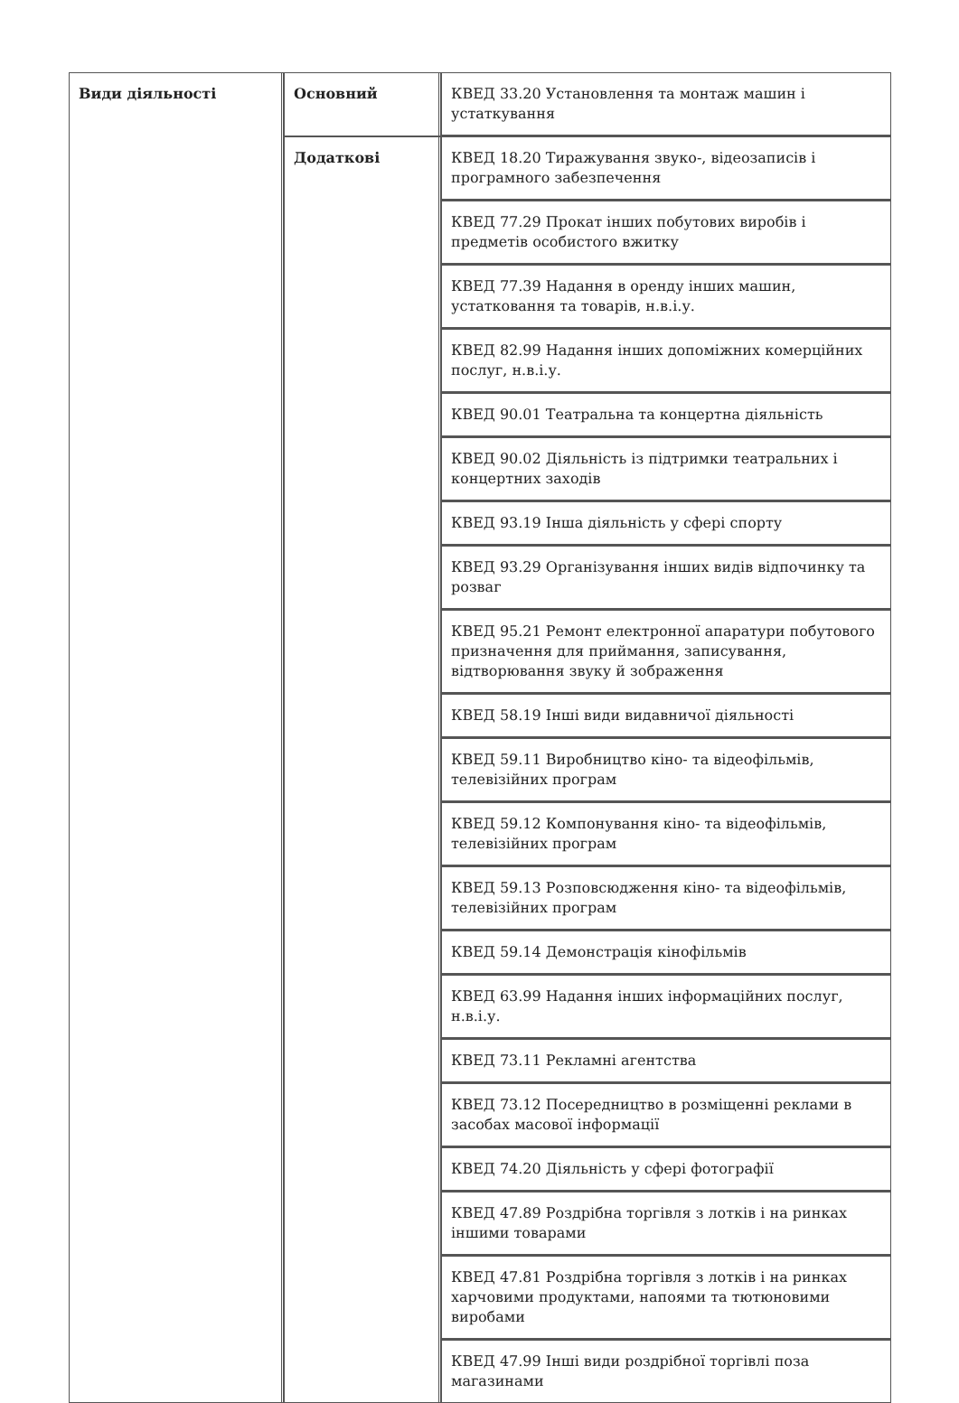| Види діяльності | Основний | КВЕД 33.20 Установлення та монтаж машин і устаткування |
| | Додаткові | КВЕД 18.20 Тиражування звуко-, відеозаписів і програмного забезпечення |
| | | КВЕД 77.29 Прокат інших побутових виробів і предметів особистого вжитку |
| | | КВЕД 77.39 Надання в оренду інших машин, устатковання та товарів, н.в.і.у. |
| | | КВЕД 82.99 Надання інших допоміжних комерційних послуг, н.в.і.у. |
| | | КВЕД 90.01 Театральна та концертна діяльність |
| | | КВЕД 90.02 Діяльність із підтримки театральних і концертних заходів |
| | | КВЕД 93.19 Інша діяльність у сфері спорту |
| | | КВЕД 93.29 Організування інших видів відпочинку та розваг |
| | | КВЕД 95.21 Ремонт електронної апаратури побутового призначення для приймання, записування, відтворювання звуку й зображення |
| | | КВЕД 58.19 Інші види видавничої діяльності |
| | | КВЕД 59.11 Виробництво кіно- та відеофільмів, телевізійних програм |
| | | КВЕД 59.12 Компонування кіно- та відеофільмів, телевізійних програм |
| | | КВЕД 59.13 Розповсюдження кіно- та відеофільмів, телевізійних програм |
| | | КВЕД 59.14 Демонстрація кінофільмів |
| | | КВЕД 63.99 Надання інших інформаційних послуг, н.в.і.у. |
| | | КВЕД 73.11 Рекламні агентства |
| | | КВЕД 73.12 Посередництво в розміщенні реклами в засобах масової інформації |
| | | КВЕД 74.20 Діяльність у сфері фотографії |
| | | КВЕД 47.89 Роздрібна торгівля з лотків і на ринках іншими товарами |
| | | КВЕД 47.81 Роздрібна торгівля з лотків і на ринках харчовими продуктами, напоями та тютюновими виробами |
| | | КВЕД 47.99 Інші види роздрібної торгівлі поза магазинами |